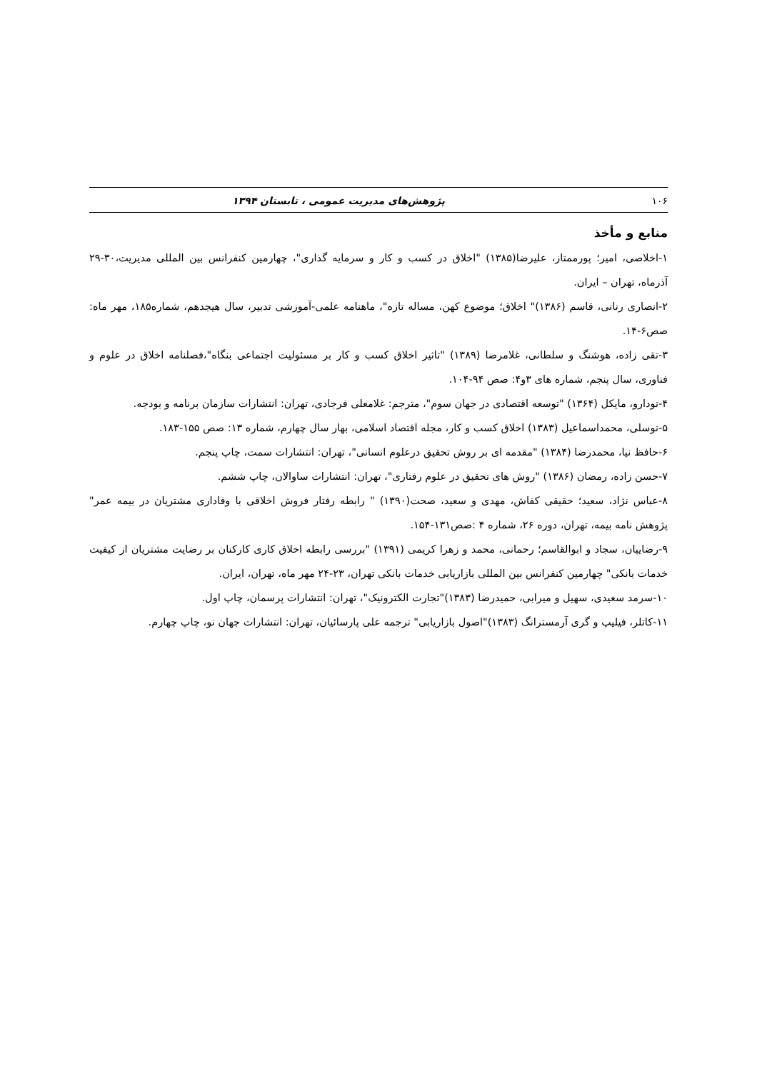۱۰۶ پژوهش‌های مدیریت عمومی ، تابستان ۱۳۹۴
منابع و مأخذ
۱-اخلاصی، امیر؛ پورممتاز، علیرضا(۱۳۸۵) "اخلاق در کسب و کار و سرمایه گذاری"، چهارمین کنفرانس بین المللی مدیریت،۳۰-۲۹ آذرماه، تهران – ایران.
۲-انصاری رنانی، قاسم (۱۳۸۶)" اخلاق؛ موضوع کهن، مساله تازه"، ماهنامه علمی-آموزشی تدبیر، سال هیجدهم، شماره۱۸۵، مهر ماه: صص۶-۱۴.
۳-تقی زاده، هوشنگ و سلطانی، غلامرضا (۱۳۸۹) "تاثیر اخلاق کسب و کار بر مسئولیت اجتماعی بنگاه"،فصلنامه اخلاق در علوم و فناوری، سال پنجم، شماره های ۳و۴: صص ۹۴-۱۰۴.
۴-تودارو، مایکل (۱۳۶۴) "توسعه اقتصادی در جهان سوم"، مترجم: غلامعلی فرجادی، تهران: انتشارات سازمان برنامه و بودجه.
۵-توسلی، محمداسماعیل (۱۳۸۳) اخلاق کسب و کار، مجله اقتصاد اسلامی، بهار سال چهارم، شماره ۱۳: صص ۱۵۵-۱۸۳.
۶-حافظ نیا، محمدرضا (۱۳۸۴) "مقدمه ای بر روش تحقیق درعلوم انسانی"، تهران: انتشارات سمت، چاپ پنجم.
۷-حسن زاده، رمضان (۱۳۸۶) "روش های تحقیق در علوم رفتاری"، تهران: انتشارات ساوالان، چاپ ششم.
۸-عباس نژاد، سعید؛ حقیقی کفاش، مهدی و سعید، صحت(۱۳۹۰) " رابطه رفتار فروش اخلاقی با وفاداری مشتریان در بیمه عمر" پژوهش نامه بیمه، تهران، دوره ۲۶، شماره ۴ :صص۱۳۱-۱۵۴.
۹-رضاییان، سجاد و ابوالقاسم؛ رحمانی، محمد و زهرا کریمی (۱۳۹۱) "بررسی رابطه اخلاق کاری کارکنان بر رضایت مشتریان از کیفیت خدمات بانکی" چهارمین کنفرانس بین المللی بازاریابی خدمات بانکی تهران، ۲۳-۲۴ مهر ماه، تهران، ایران.
۱۰-سرمد سعیدی، سهیل و میرابی، حمیدرضا (۱۳۸۳)"تجارت الکترونیک"، تهران: انتشارات پرسمان، چاپ اول.
۱۱-کاتلر، فیلیپ و گری آرمسترانگ (۱۳۸۳)"اصول بازاریابی" ترجمه علی پارسائیان، تهران: انتشارات جهان نو، چاپ چهارم.